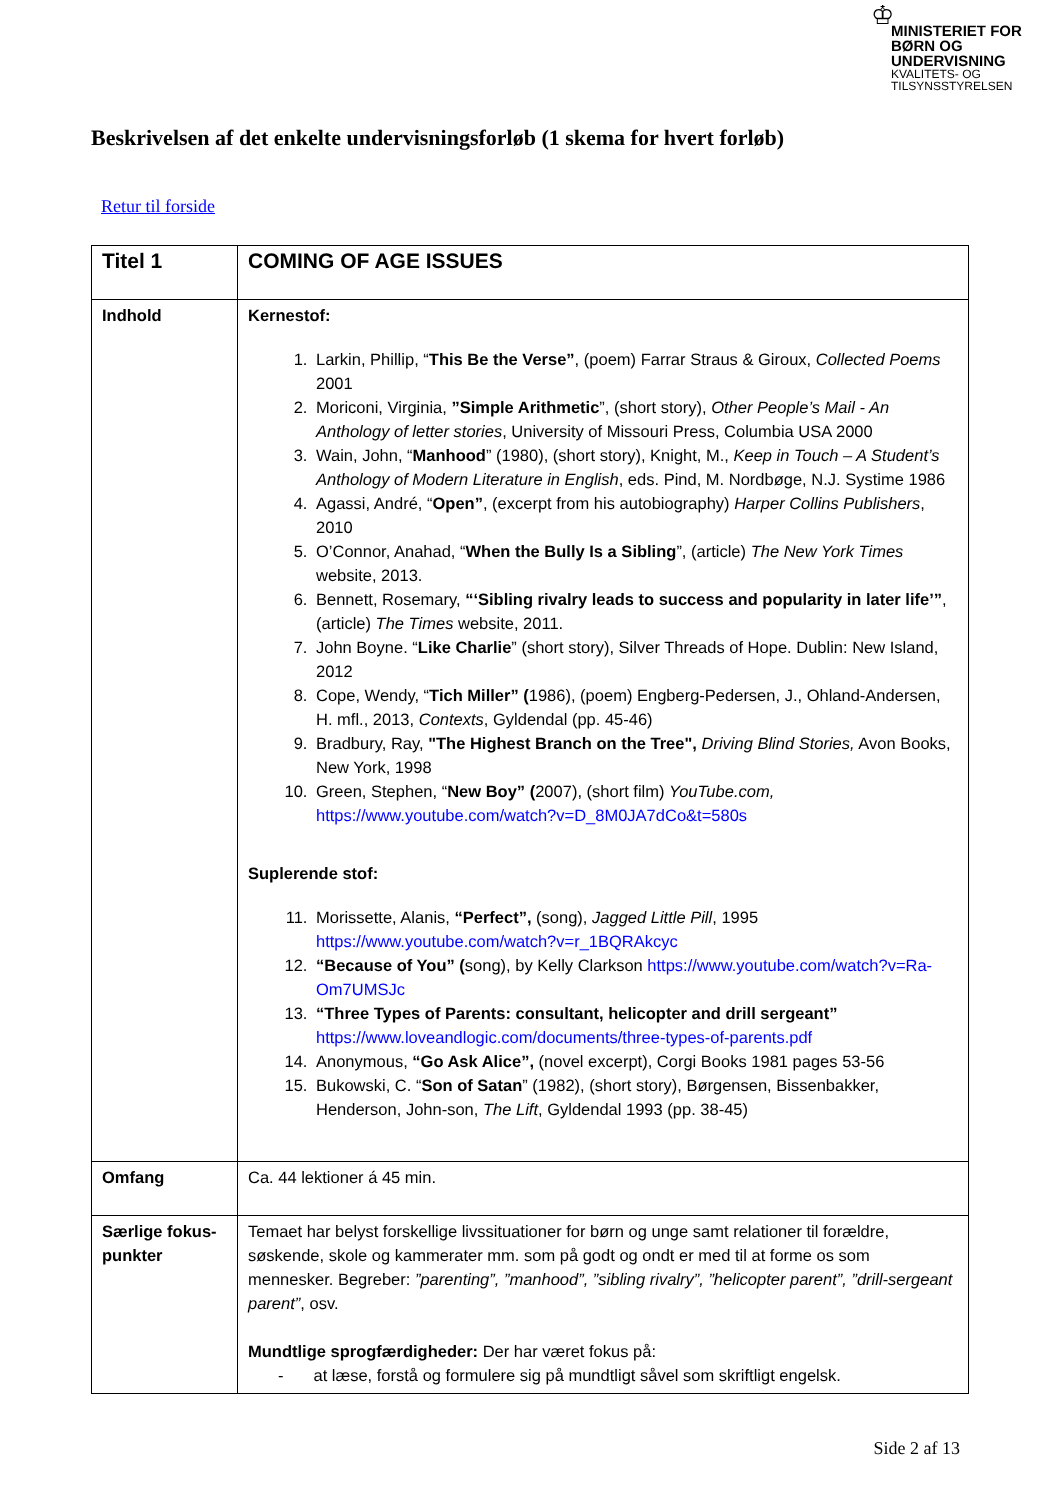♔
MINISTERIET FOR
BØRN OG
UNDERVISNING
KVALITETS- OG
TILSYNSSTYRELSEN
Beskrivelsen af det enkelte undervisningsforløb (1 skema for hvert forløb)
Retur til forside
| Titel 1 | COMING OF AGE ISSUES |
| Indhold | Kernestof: 1. Larkin, Phillip, “ This Be the Verse” , (poem) Farrar Straus & Giroux, Collected Poems 2001 2. Moriconi, Virginia, ”Simple Arithmetic ”, (short story), Other People’s Mail - An Anthology of letter stories , University of Missouri Press, Columbia USA 2000 3. Wain, John, “ Manhood ” (1980), (short story), Knight, M., Keep in Touch – A Student’s Anthology of Modern Literature in English , eds. Pind, M. Nordbøge, N.J. Systime 1986 4. Agassi, André, “ Open” , (excerpt from his autobiography) Harper Collins Publishers , 2010 5. O’Connor, Anahad, “ When the Bully Is a Sibling ”, (article) The New York Times website, 2013. 6. Bennett, Rosemary, “‘Sibling rivalry leads to success and popularity in later life’” , (article) The Times website, 2011. 7. John Boyne. “ Like Charlie ” (short story), Silver Threads of Hope. Dublin: New Island, 2012 8. Cope, Wendy, “ Tich Miller” ( 1986), (poem) Engberg-Pedersen, J., Ohland-Andersen, H. mfl., 2013, Contexts , Gyldendal (pp. 45-46) 9. Bradbury, Ray, "The Highest Branch on the Tree", Driving Blind Stories, Avon Books, New York, 1998 10. Green, Stephen, “ New Boy” ( 2007), (short film) YouTube.com, https://www.youtube.com/watch?v=D_8M0JA7dCo&t=580s Suplerende stof: 11. Morissette, Alanis, “Perfect”, (song), Jagged Little Pill , 1995 https://www.youtube.com/watch?v=r_1BQRAkcyc 12. “Because of You” ( song), by Kelly Clarkson https://www.youtube.com/watch?v=Ra-Om7UMSJc 13. “Three Types of Parents: consultant, helicopter and drill sergeant” https://www.loveandlogic.com/documents/three-types-of-parents.pdf 14. Anonymous, “Go Ask Alice”, (novel excerpt), Corgi Books 1981 pages 53-56 15. Bukowski, C. “ Son of Satan ” (1982), (short story), Børgensen, Bissenbakker, Henderson, John-son, The Lift , Gyldendal 1993 (pp. 38-45) |
| Omfang | Ca. 44 lektioner á 45 min. |
| Særlige fokus- punkter | Temaet har belyst forskellige livssituationer for børn og unge samt relationer til forældre, søskende, skole og kammerater mm. som på godt og ondt er med til at forme os som mennesker. Begreber: ”parenting”, ”manhood”, ”sibling rivalry”, ”helicopter parent”, ”drill-sergeant parent” , osv. Mundtlige sprogfærdigheder: Der har været fokus på: - at læse, forstå og formulere sig på mundtligt såvel som skriftligt engelsk. |
Side 2 af 13